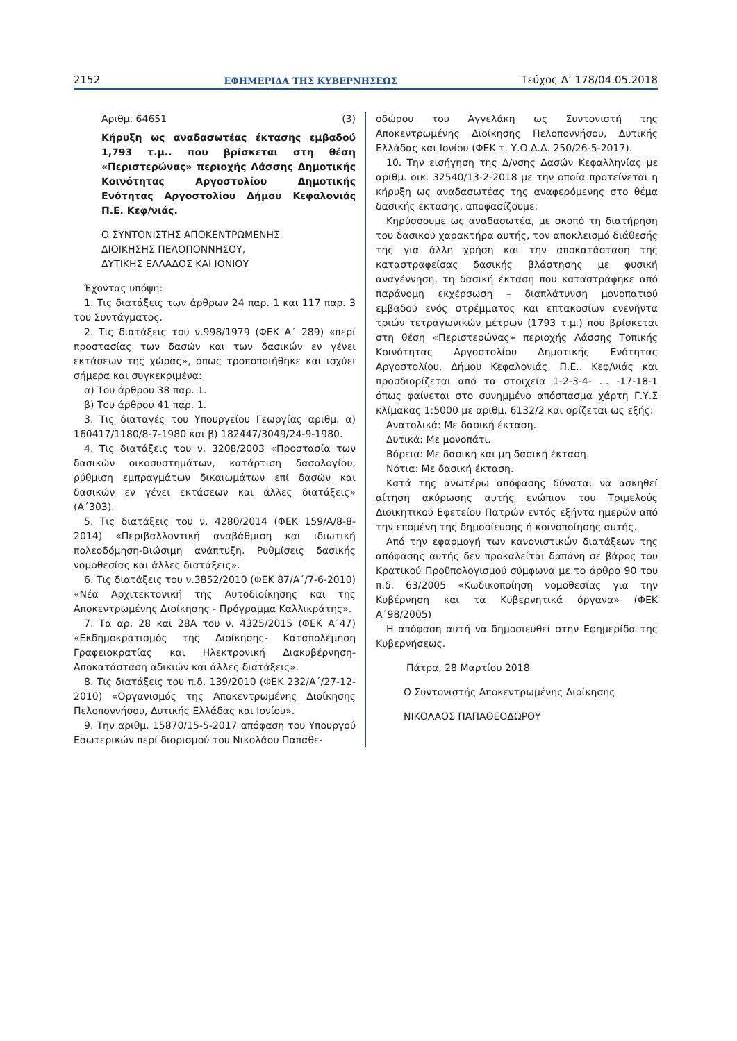2152 ΕΦΗΜΕΡΙΔΑ ΤΗΣ ΚΥΒΕΡΝΗΣΕΩΣ Τεύχος Δ’ 178/04.05.2018
Αριθμ. 64651 (3)
Κήρυξη ως αναδασωτέας έκτασης εμβαδού 1,793 τ.μ.. που βρίσκεται στη θέση «Περιστερώνας» περιοχής Λάσσης Δημοτικής Κοινότητας Αργοστολίου Δημοτικής Ενότητας Αργοστολίου Δήμου Κεφαλονιάς Π.Ε. Κεφ/νιάς.
Ο ΣΥΝΤΟΝΙΣΤΗΣ ΑΠΟΚΕΝΤΡΩΜΕΝΗΣ
ΔΙΟΙΚΗΣΗΣ ΠΕΛΟΠΟΝΝΗΣΟΥ,
ΔΥΤΙΚΗΣ ΕΛΛΑΔΟΣ ΚΑΙ ΙΟΝΙΟΥ
Έχοντας υπόψη:
1. Τις διατάξεις των άρθρων 24 παρ. 1 και 117 παρ. 3 του Συντάγματος.
2. Τις διατάξεις του ν.998/1979 (ΦΕΚ Α΄ 289) «περί προστασίας των δασών και των δασικών εν γένει εκτάσεων της χώρας», όπως τροποποιήθηκε και ισχύει σήμερα και συγκεκριμένα:
α) Του άρθρου 38 παρ. 1.
β) Του άρθρου 41 παρ. 1.
3. Τις διαταγές του Υπουργείου Γεωργίας αριθμ. α) 160417/1180/8-7-1980 και β) 182447/3049/24-9-1980.
4. Τις διατάξεις του ν. 3208/2003 «Προστασία των δασικών οικοσυστημάτων, κατάρτιση δασολογίου, ρύθμιση εμπραγμάτων δικαιωμάτων επί δασών και δασικών εν γένει εκτάσεων και άλλες διατάξεις» (Α΄303).
5. Τις διατάξεις του ν. 4280/2014 (ΦΕΚ 159/Α/8-8-2014) «Περιβαλλοντική αναβάθμιση και ιδιωτική πολεοδόμηση-Βιώσιμη ανάπτυξη. Ρυθμίσεις δασικής νομοθεσίας και άλλες διατάξεις».
6. Τις διατάξεις του ν.3852/2010 (ΦΕΚ 87/Α΄/7-6-2010) «Νέα Αρχιτεκτονική της Αυτοδιοίκησης και της Αποκεντρωμένης Διοίκησης - Πρόγραμμα Καλλικράτης».
7. Τα αρ. 28 και 28Α του ν. 4325/2015 (ΦΕΚ Α΄47) «Εκδημοκρατισμός της Διοίκησης- Καταπολέμηση Γραφειοκρατίας και Ηλεκτρονική Διακυβέρνηση-Αποκατάσταση αδικιών και άλλες διατάξεις».
8. Τις διατάξεις του π.δ. 139/2010 (ΦΕΚ 232/Α΄/27-12-2010) «Οργανισμός της Αποκεντρωμένης Διοίκησης Πελοποννήσου, Δυτικής Ελλάδας και Ιονίου».
9. Την αριθμ. 15870/15-5-2017 απόφαση του Υπουργού Εσωτερικών περί διορισμού του Νικολάου Παπαθε-
οδώρου του Αγγελάκη ως Συντονιστή της Αποκεντρωμένης Διοίκησης Πελοποννήσου, Δυτικής Ελλάδας και Ιονίου (ΦΕΚ τ. Υ.Ο.Δ.Δ. 250/26-5-2017).
10. Την εισήγηση της Δ/νσης Δασών Κεφαλληνίας με αριθμ. οικ. 32540/13-2-2018 με την οποία προτείνεται η κήρυξη ως αναδασωτέας της αναφερόμενης στο θέμα δασικής έκτασης, αποφασίζουμε:
Κηρύσσουμε ως αναδασωτέα, με σκοπό τη διατήρηση του δασικού χαρακτήρα αυτής, τον αποκλεισμό διάθεσής της για άλλη χρήση και την αποκατάσταση της καταστραφείσας δασικής βλάστησης με φυσική αναγέννηση, τη δασική έκταση που καταστράφηκε από παράνομη εκχέρσωση – διαπλάτυνση μονοπατιού εμβαδού ενός στρέμματος και επτακοσίων ενενήντα τριών τετραγωνικών μέτρων (1793 τ.μ.) που βρίσκεται στη θέση «Περιστερώνας» περιοχής Λάσσης Τοπικής Κοινότητας Αργοστολίου Δημοτικής Ενότητας Αργοστολίου, Δήμου Κεφαλονιάς, Π.Ε.. Κεφ/νιάς και προσδιορίζεται από τα στοιχεία 1-2-3-4- … -17-18-1 όπως φαίνεται στο συνημμένο απόσπασμα χάρτη Γ.Υ.Σ κλίμακας 1:5000 με αριθμ. 6132/2 και ορίζεται ως εξής:
Ανατολικά: Με δασική έκταση.
Δυτικά: Με μονοπάτι.
Βόρεια: Με δασική και μη δασική έκταση.
Νότια: Με δασική έκταση.
Κατά της ανωτέρω απόφασης δύναται να ασκηθεί αίτηση ακύρωσης αυτής ενώπιον του Τριμελούς Διοικητικού Εφετείου Πατρών εντός εξήντα ημερών από την επομένη της δημοσίευσης ή κοινοποίησης αυτής.
Από την εφαρμογή των κανονιστικών διατάξεων της απόφασης αυτής δεν προκαλείται δαπάνη σε βάρος του Κρατικού Προϋπολογισμού σύμφωνα με το άρθρο 90 του π.δ. 63/2005 «Κωδικοποίηση νομοθεσίας για την Κυβέρνηση και τα Κυβερνητικά όργανα» (ΦΕΚ Α΄98/2005)
Η απόφαση αυτή να δημοσιευθεί στην Εφημερίδα της Κυβερνήσεως.
Πάτρα, 28 Μαρτίου 2018
Ο Συντονιστής Αποκεντρωμένης Διοίκησης
ΝΙΚΟΛΑΟΣ ΠΑΠΑΘΕΟΔΩΡΟΥ